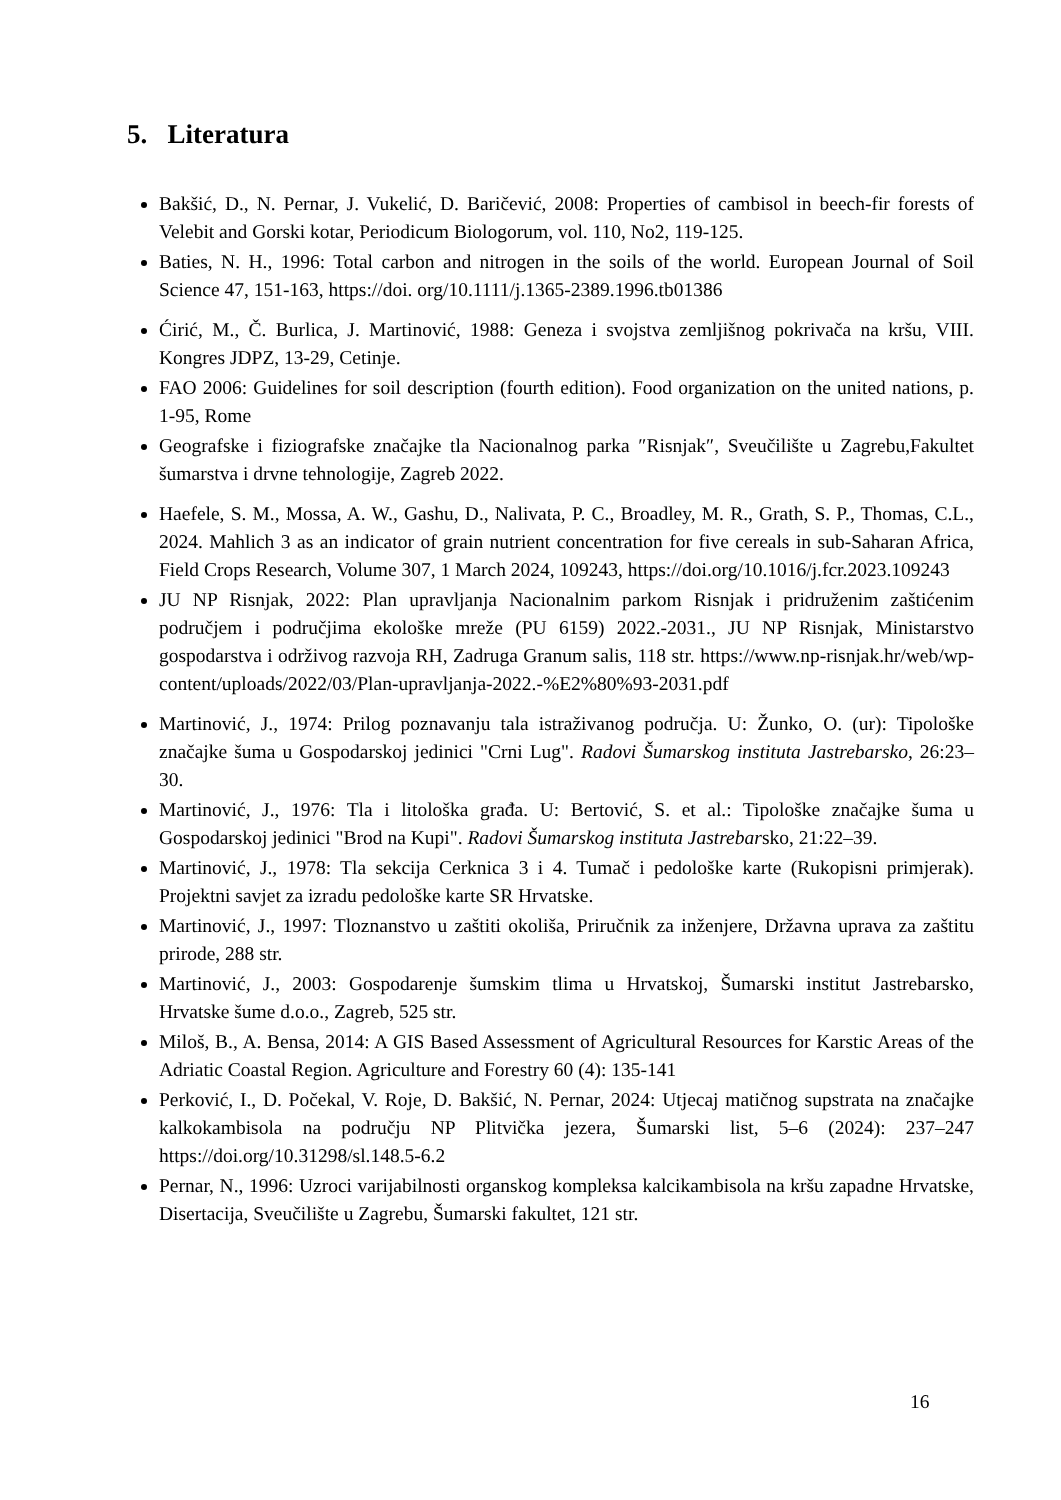5. Literatura
Bakšić, D., N. Pernar, J. Vukelić, D. Baričević, 2008: Properties of cambisol in beech-fir forests of Velebit and Gorski kotar, Periodicum Biologorum, vol. 110, No2, 119-125.
Baties, N. H., 1996: Total carbon and nitrogen in the soils of the world. European Journal of Soil Science 47, 151-163, https://doi. org/10.1111/j.1365-2389.1996.tb01386
Ćirić, M., Č. Burlica, J. Martinović, 1988: Geneza i svojstva zemljišnog pokrivača na kršu, VIII. Kongres JDPZ, 13-29, Cetinje.
FAO 2006: Guidelines for soil description (fourth edition). Food organization on the united nations, p. 1-95, Rome
Geografske i fiziografske značajke tla Nacionalnog parka ″Risnjak″, Sveučilište u Zagrebu,Fakultet šumarstva i drvne tehnologije, Zagreb 2022.
Haefele, S. M., Mossa, A. W., Gashu, D., Nalivata, P. C., Broadley, M. R., Grath, S. P., Thomas, C.L., 2024. Mahlich 3 as an indicator of grain nutrient concentration for five cereals in sub-Saharan Africa, Field Crops Research, Volume 307, 1 March 2024, 109243, https://doi.org/10.1016/j.fcr.2023.109243
JU NP Risnjak, 2022: Plan upravljanja Nacionalnim parkom Risnjak i pridruženim zaštićenim područjem i područjima ekološke mreže (PU 6159) 2022.-2031., JU NP Risnjak, Ministarstvo gospodarstva i održivog razvoja RH, Zadruga Granum salis, 118 str. https://www.np-risnjak.hr/web/wp-content/uploads/2022/03/Plan-upravljanja-2022.-%E2%80%93-2031.pdf
Martinović, J., 1974: Prilog poznavanju tala istraživanog područja. U: Žunko, O. (ur): Tipološke značajke šuma u Gospodarskoj jedinici "Crni Lug". Radovi Šumarskog instituta Jastrebarsko, 26:23–30.
Martinović, J., 1976: Tla i litološka građa. U: Bertović, S. et al.: Tipološke značajke šuma u Gospodarskoj jedinici "Brod na Kupi". Radovi Šumarskog instituta Jastrebarsko, 21:22–39.
Martinović, J., 1978: Tla sekcija Cerknica 3 i 4. Tumač i pedološke karte (Rukopisni primjerak). Projektni savjet za izradu pedološke karte SR Hrvatske.
Martinović, J., 1997: Tloznanstvo u zaštiti okoliša, Priručnik za inženjere, Državna uprava za zaštitu prirode, 288 str.
Martinović, J., 2003: Gospodarenje šumskim tlima u Hrvatskoj, Šumarski institut Jastrebarsko, Hrvatske šume d.o.o., Zagreb, 525 str.
Miloš, B., A. Bensa, 2014: A GIS Based Assessment of Agricultural Resources for Karstic Areas of the Adriatic Coastal Region. Agriculture and Forestry 60 (4): 135-141
Perković, I., D. Počekal, V. Roje, D. Bakšić, N. Pernar, 2024: Utjecaj matičnog supstrata na značajke kalkokambisola na području NP Plitvička jezera, Šumarski list, 5–6 (2024): 237–247 https://doi.org/10.31298/sl.148.5-6.2
Pernar, N., 1996: Uzroci varijabilnosti organskog kompleksa kalcikambisola na kršu zapadne Hrvatske, Disertacija, Sveučilište u Zagrebu, Šumarski fakultet, 121 str.
16